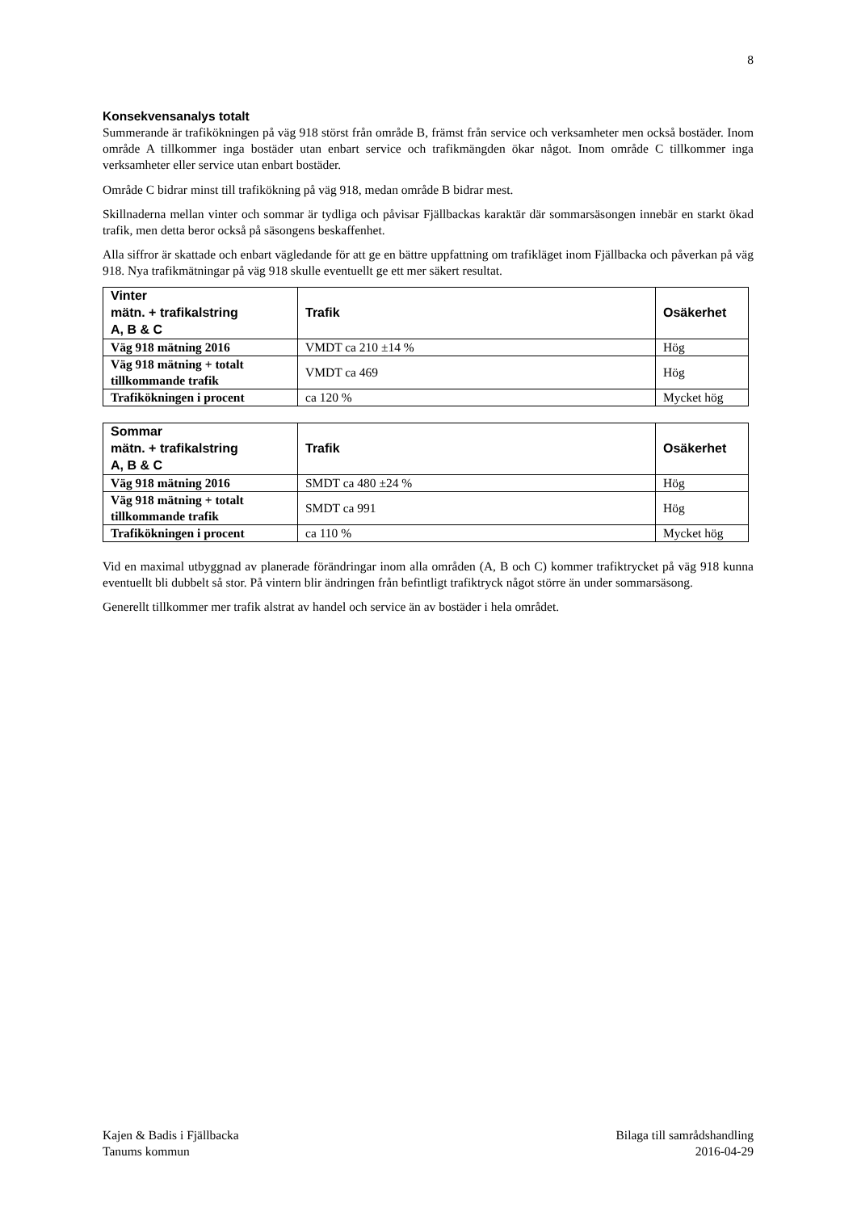8
Konsekvensanalys totalt
Summerande är trafikökningen på väg 918 störst från område B, främst från service och verksamheter men också bostäder. Inom område A tillkommer inga bostäder utan enbart service och trafikmängden ökar något. Inom område C tillkommer inga verksamheter eller service utan enbart bostäder.
Område C bidrar minst till trafikökning på väg 918, medan område B bidrar mest.
Skillnaderna mellan vinter och sommar är tydliga och påvisar Fjällbackas karaktär där sommarsäsongen innebär en starkt ökad trafik, men detta beror också på säsongens beskaffenhet.
Alla siffror är skattade och enbart vägledande för att ge en bättre uppfattning om trafikläget inom Fjällbacka och påverkan på väg 918. Nya trafikmätningar på väg 918 skulle eventuellt ge ett mer säkert resultat.
| Vinter mätn. + trafikalstring A, B & C | Trafik | Osäkerhet |
| --- | --- | --- |
| Väg 918 mätning 2016 | VMDT ca 210 ±14 % | Hög |
| Väg 918 mätning + totalt tillkommande trafik | VMDT ca 469 | Hög |
| Trafikökningen i procent | ca 120 % | Mycket hög |
| Sommar mätn. + trafikalstring A, B & C | Trafik | Osäkerhet |
| --- | --- | --- |
| Väg 918 mätning 2016 | SMDT ca 480 ±24 % | Hög |
| Väg 918 mätning + totalt tillkommande trafik | SMDT ca 991 | Hög |
| Trafikökningen i procent | ca 110 % | Mycket hög |
Vid en maximal utbyggnad av planerade förändringar inom alla områden (A, B och C) kommer trafiktrycket på väg 918 kunna eventuellt bli dubbelt så stor. På vintern blir ändringen från befintligt trafiktryck något större än under sommarsäsong.
Generellt tillkommer mer trafik alstrat av handel och service än av bostäder i hela området.
Kajen & Badis i Fjällbacka
Tanums kommun
Bilaga till samrådshandling
2016-04-29